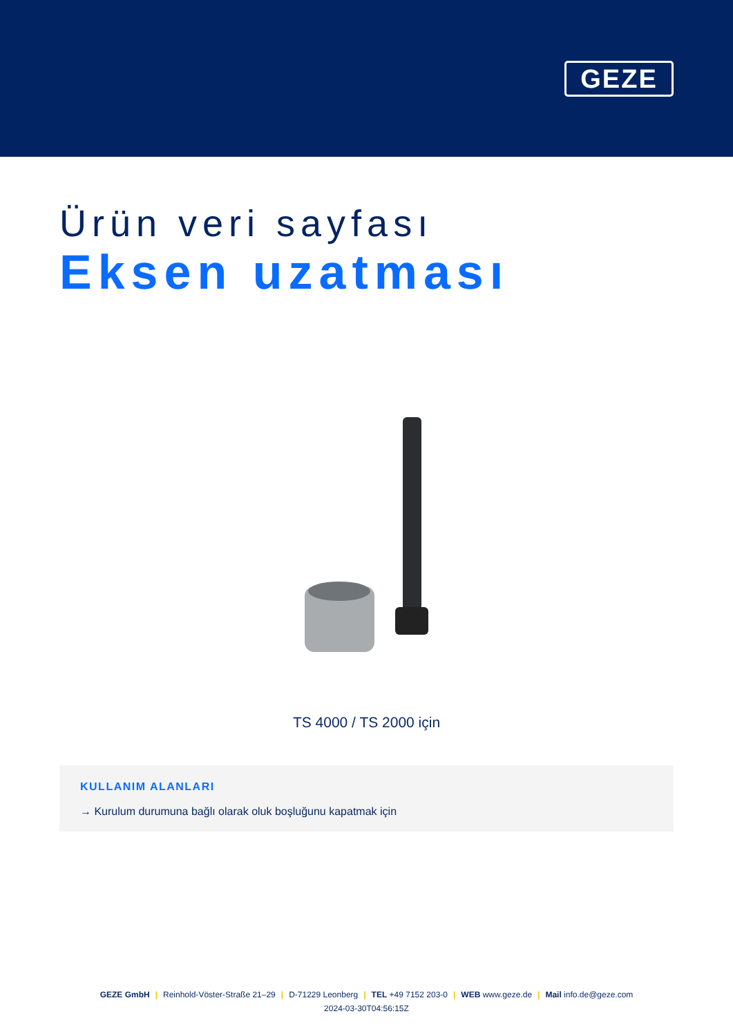GEZE
Ürün veri sayfası
Eksen uzatması
TS 4000 / TS 2000 için
KULLANIM ALANLARI
→ Kurulum durumuna bağlı olarak oluk boşluğunu kapatmak için
GEZE GmbH | Reinhold-Vöster-Straße 21–29 | D-71229 Leonberg | TEL +49 7152 203-0 | WEB www.geze.de | Mail info.de@geze.com
2024-03-30T04:56:15Z